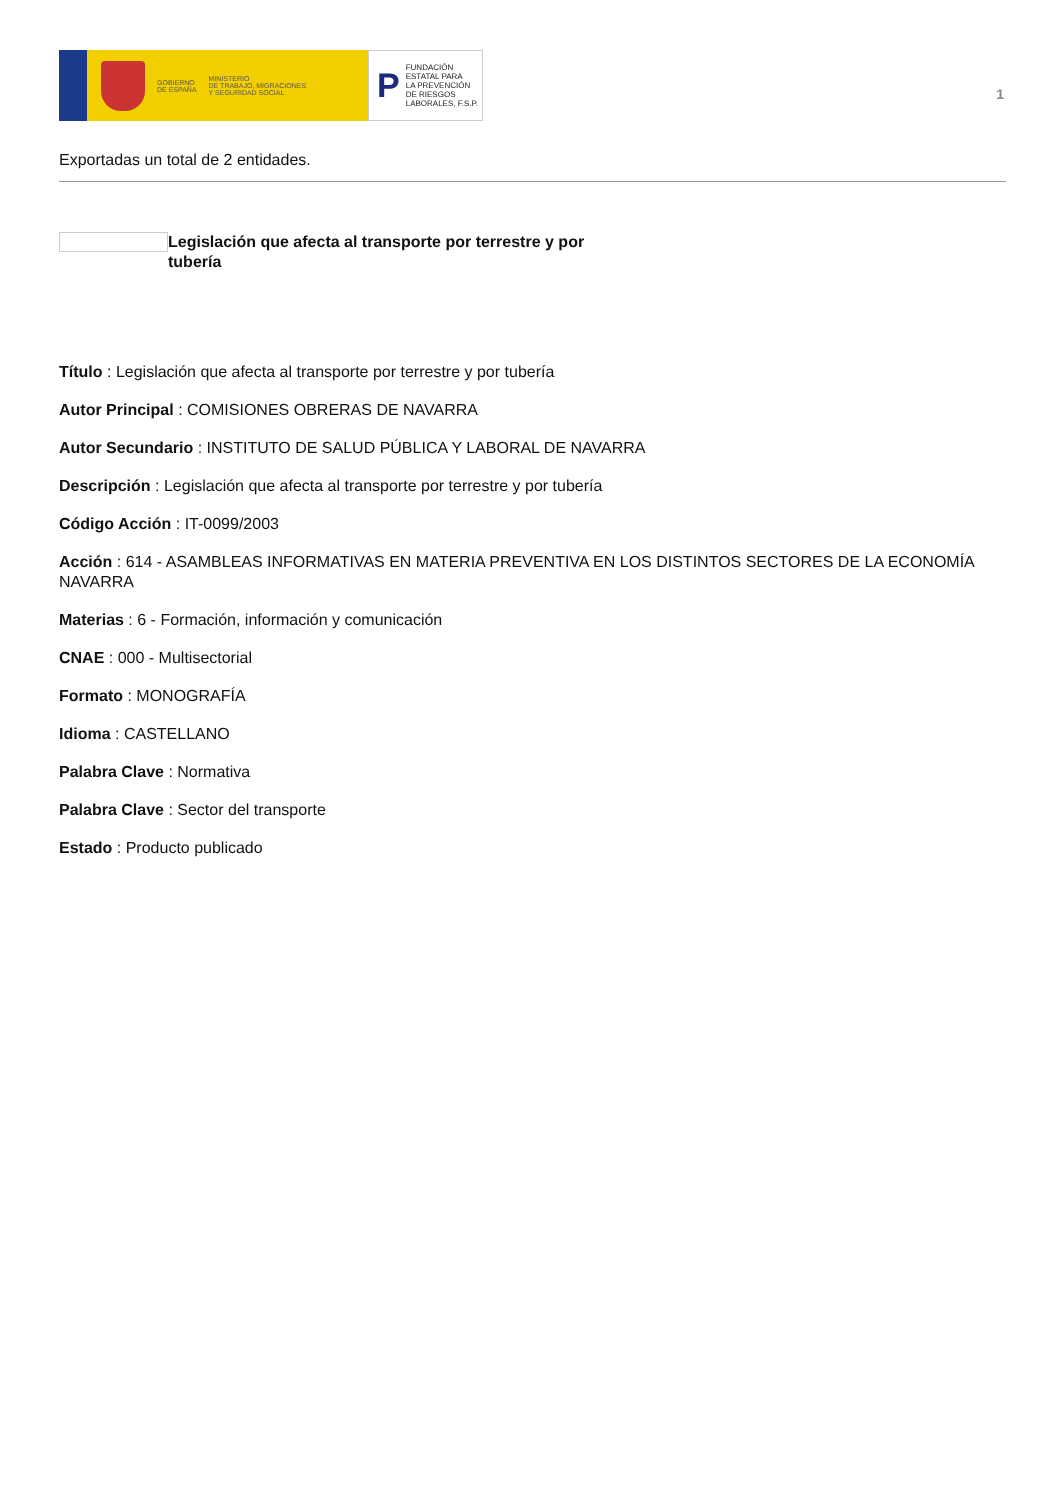GOBIERNO
DE ESPAÑA
MINISTERIO
DE TRABAJO, MIGRACIONES
Y SEGURIDAD SOCIAL
P
FUNDACIÓN
ESTATAL PARA
LA PREVENCIÓN
DE RIESGOS
LABORALES, F.S.P.
1
Exportadas un total de 2 entidades.
Legislación que afecta al transporte por terrestre y por tubería
Título : Legislación que afecta al transporte por terrestre y por tubería
Autor Principal : COMISIONES OBRERAS DE NAVARRA
Autor Secundario : INSTITUTO DE SALUD PÚBLICA Y LABORAL DE NAVARRA
Descripción : Legislación que afecta al transporte por terrestre y por tubería
Código Acción : IT-0099/2003
Acción : 614 - ASAMBLEAS INFORMATIVAS EN MATERIA PREVENTIVA EN LOS DISTINTOS SECTORES DE LA ECONOMÍA NAVARRA
Materias : 6 - Formación, información y comunicación
CNAE : 000 - Multisectorial
Formato : MONOGRAFÍA
Idioma : CASTELLANO
Palabra Clave : Normativa
Palabra Clave : Sector del transporte
Estado : Producto publicado